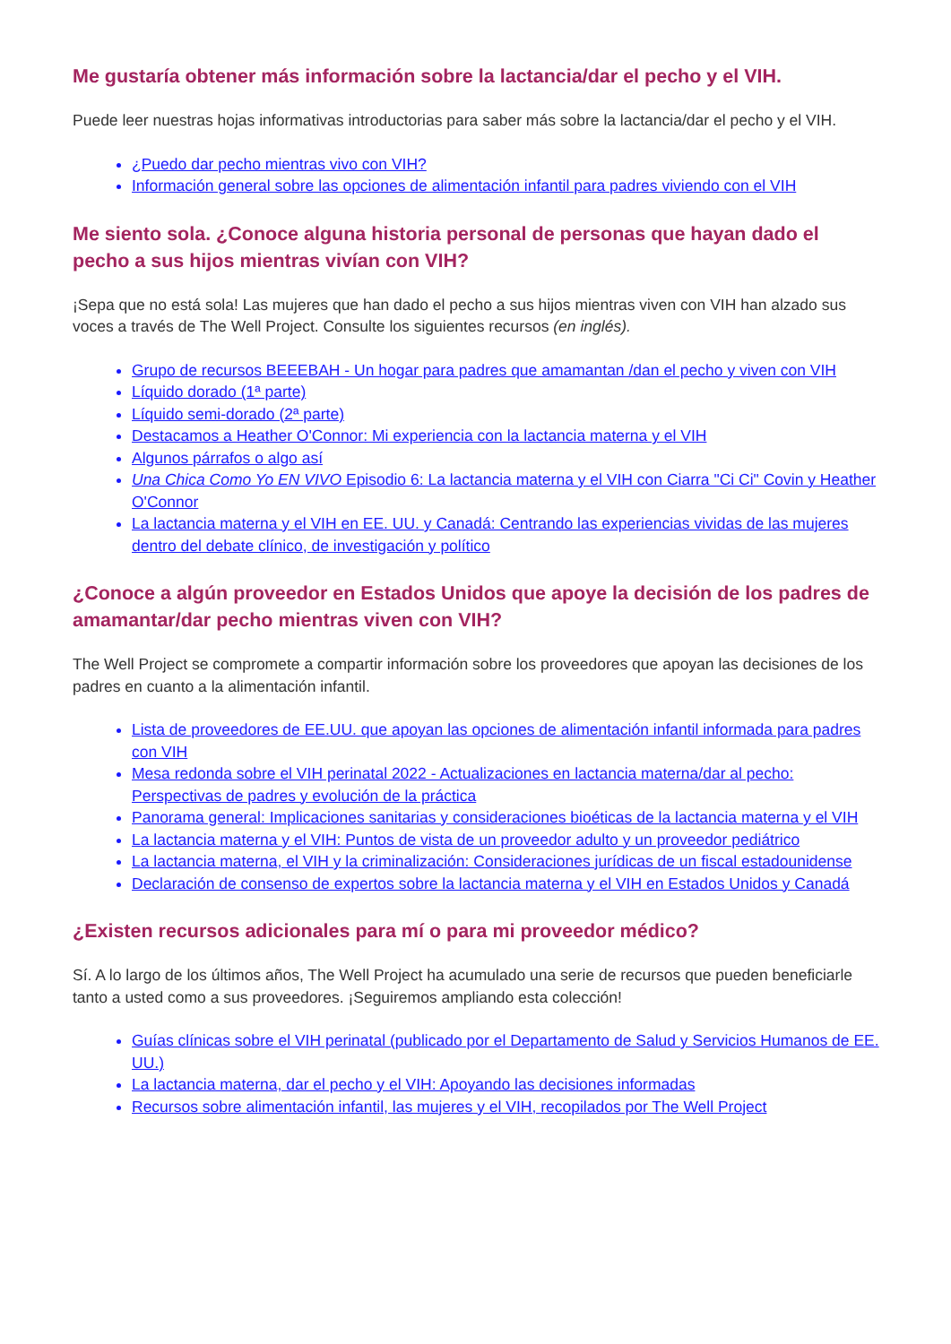Me gustaría obtener más información sobre la lactancia/dar el pecho y el VIH.
Puede leer nuestras hojas informativas introductorias para saber más sobre la lactancia/dar el pecho y el VIH.
¿Puedo dar pecho mientras vivo con VIH?
Información general sobre las opciones de alimentación infantil para padres viviendo con el VIH
Me siento sola. ¿Conoce alguna historia personal de personas que hayan dado el pecho a sus hijos mientras vivían con VIH?
¡Sepa que no está sola! Las mujeres que han dado el pecho a sus hijos mientras viven con VIH han alzado sus voces a través de The Well Project. Consulte los siguientes recursos (en inglés).
Grupo de recursos BEEEBAH - Un hogar para padres que amamantan /dan el pecho y viven con VIH
Líquido dorado (1ª parte)
Líquido semi-dorado (2ª parte)
Destacamos a Heather O'Connor: Mi experiencia con la lactancia materna y el VIH
Algunos párrafos o algo así
Una Chica Como Yo EN VIVO Episodio 6: La lactancia materna y el VIH con Ciarra "Ci Ci" Covin y Heather O'Connor
La lactancia materna y el VIH en EE. UU. y Canadá: Centrando las experiencias vividas de las mujeres dentro del debate clínico, de investigación y político
¿Conoce a algún proveedor en Estados Unidos que apoye la decisión de los padres de amamantar/dar pecho mientras viven con VIH?
The Well Project se compromete a compartir información sobre los proveedores que apoyan las decisiones de los padres en cuanto a la alimentación infantil.
Lista de proveedores de EE.UU. que apoyan las opciones de alimentación infantil informada para padres con VIH
Mesa redonda sobre el VIH perinatal 2022 - Actualizaciones en lactancia materna/dar al pecho: Perspectivas de padres y evolución de la práctica
Panorama general: Implicaciones sanitarias y consideraciones bioéticas de la lactancia materna y el VIH
La lactancia materna y el VIH: Puntos de vista de un proveedor adulto y un proveedor pediátrico
La lactancia materna, el VIH y la criminalización: Consideraciones jurídicas de un fiscal estadounidense
Declaración de consenso de expertos sobre la lactancia materna y el VIH en Estados Unidos y Canadá
¿Existen recursos adicionales para mí o para mi proveedor médico?
Sí. A lo largo de los últimos años, The Well Project ha acumulado una serie de recursos que pueden beneficiarle tanto a usted como a sus proveedores. ¡Seguiremos ampliando esta colección!
Guías clínicas sobre el VIH perinatal (publicado por el Departamento de Salud y Servicios Humanos de EE. UU.)
La lactancia materna, dar el pecho y el VIH: Apoyando las decisiones informadas
Recursos sobre alimentación infantil, las mujeres y el VIH, recopilados por The Well Project